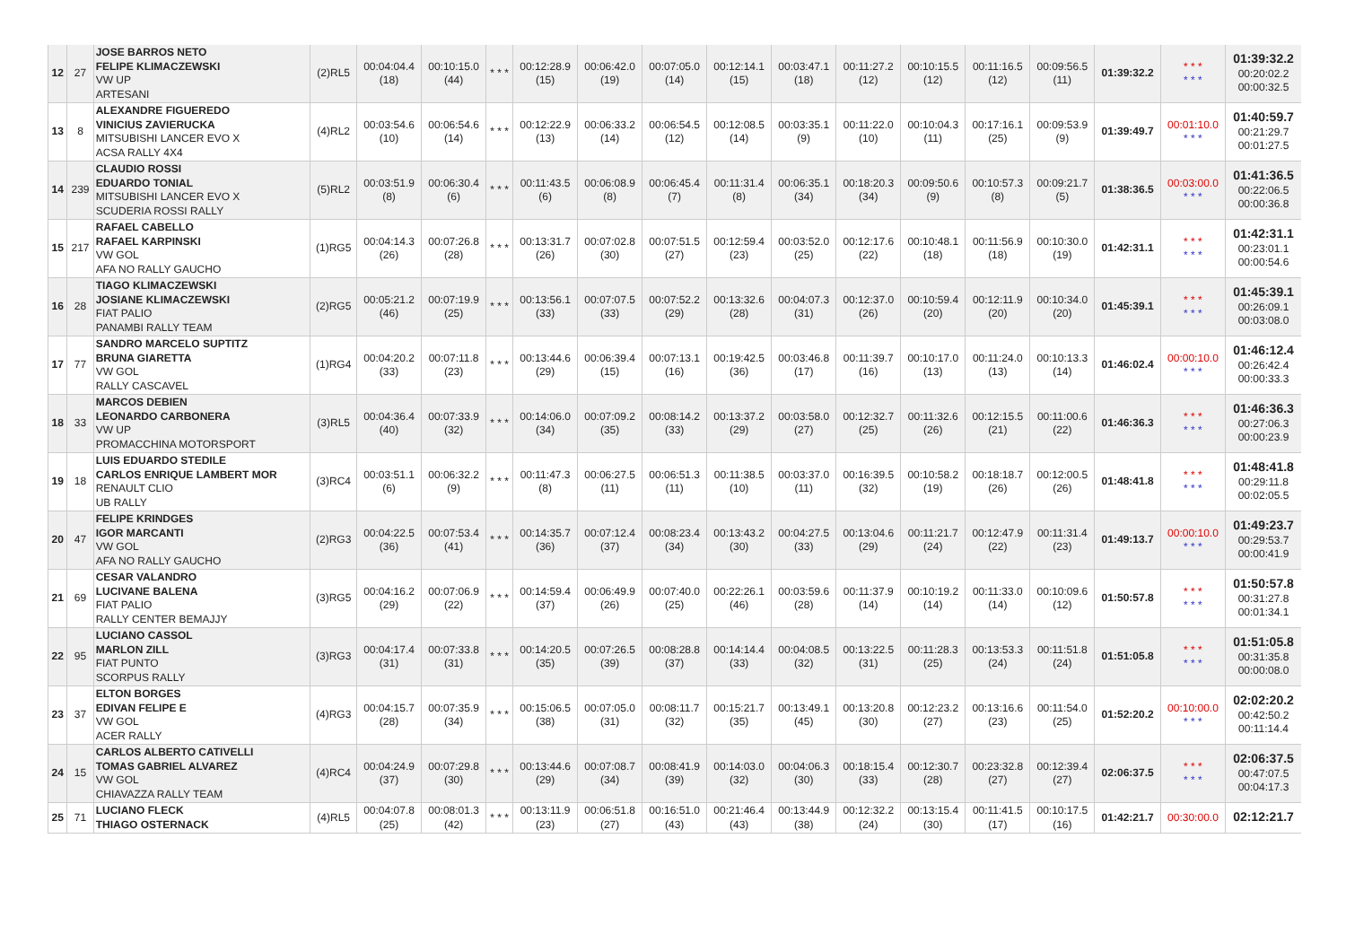| 12 | 27 | JOSE BARROS NETO FELIPE KLIMACZEWSKI VW UP ARTESANI | (2)RL5 | 00:04:04.4 (18) | 00:10:15.0 (44) | * * * | 00:12:28.9 (15) | 00:06:42.0 (19) | 00:07:05.0 (14) | 00:12:14.1 (15) | 00:03:47.1 (18) | 00:11:27.2 (12) | 00:10:15.5 (12) | 00:11:16.5 (12) | 00:09:56.5 (11) | 01:39:32.2 | * * * * * * | 01:39:32.2 00:20:02.2 00:00:32.5 |
| 13 | 8 | ALEXANDRE FIGUEREDO VINICIUS ZAVIERUCKA MITSUBISHI LANCER EVO X ACSA RALLY 4X4 | (4)RL2 | 00:03:54.6 (10) | 00:06:54.6 (14) | * * * | 00:12:22.9 (13) | 00:06:33.2 (14) | 00:06:54.5 (12) | 00:12:08.5 (14) | 00:03:35.1 (9) | 00:11:22.0 (10) | 00:10:04.3 (11) | 00:17:16.1 (25) | 00:09:53.9 (9) | 01:39:49.7 | 00:01:10.0 * * * | 01:40:59.7 00:21:29.7 00:01:27.5 |
| 14 | 239 | CLAUDIO ROSSI EDUARDO TONIAL MITSUBISHI LANCER EVO X SCUDERIA ROSSI RALLY | (5)RL2 | 00:03:51.9 (8) | 00:06:30.4 (6) | * * * | 00:11:43.5 (6) | 00:06:08.9 (8) | 00:06:45.4 (7) | 00:11:31.4 (8) | 00:06:35.1 (34) | 00:18:20.3 (34) | 00:09:50.6 (9) | 00:10:57.3 (8) | 00:09:21.7 (5) | 01:38:36.5 | 00:03:00.0 * * * | 01:41:36.5 00:22:06.5 00:00:36.8 |
| 15 | 217 | RAFAEL CABELLO RAFAEL KARPINSKI VW GOL AFA NO RALLY GAUCHO | (1)RG5 | 00:04:14.3 (26) | 00:07:26.8 (28) | * * * | 00:13:31.7 (26) | 00:07:02.8 (30) | 00:07:51.5 (27) | 00:12:59.4 (23) | 00:03:52.0 (25) | 00:12:17.6 (22) | 00:10:48.1 (18) | 00:11:56.9 (18) | 00:10:30.0 (19) | 01:42:31.1 | * * * * * * | 01:42:31.1 00:23:01.1 00:00:54.6 |
| 16 | 28 | TIAGO KLIMACZEWSKI JOSIANE KLIMACZEWSKI FIAT PALIO PANAMBI RALLY TEAM | (2)RG5 | 00:05:21.2 (46) | 00:07:19.9 (25) | * * * | 00:13:56.1 (33) | 00:07:07.5 (33) | 00:07:52.2 (29) | 00:13:32.6 (28) | 00:04:07.3 (31) | 00:12:37.0 (26) | 00:10:59.4 (20) | 00:12:11.9 (20) | 00:10:34.0 (20) | 01:45:39.1 | * * * * * * | 01:45:39.1 00:26:09.1 00:03:08.0 |
| 17 | 77 | SANDRO MARCELO SUPTITZ BRUNA GIARETTA VW GOL RALLY CASCAVEL | (1)RG4 | 00:04:20.2 (33) | 00:07:11.8 (23) | * * * | 00:13:44.6 (29) | 00:06:39.4 (15) | 00:07:13.1 (16) | 00:19:42.5 (36) | 00:03:46.8 (17) | 00:11:39.7 (16) | 00:10:17.0 (13) | 00:11:24.0 (13) | 00:10:13.3 (14) | 01:46:02.4 | 00:00:10.0 * * * | 01:46:12.4 00:26:42.4 00:00:33.3 |
| 18 | 33 | MARCOS DEBIEN LEONARDO CARBONERA VW UP PROMACCHINA MOTORSPORT | (3)RL5 | 00:04:36.4 (40) | 00:07:33.9 (32) | * * * | 00:14:06.0 (34) | 00:07:09.2 (35) | 00:08:14.2 (33) | 00:13:37.2 (29) | 00:03:58.0 (27) | 00:12:32.7 (25) | 00:11:32.6 (26) | 00:12:15.5 (21) | 00:11:00.6 (22) | 01:46:36.3 | * * * * * * | 01:46:36.3 00:27:06.3 00:00:23.9 |
| 19 | 18 | LUIS EDUARDO STEDILE CARLOS ENRIQUE LAMBERT MOR RENAULT CLIO UB RALLY | (3)RC4 | 00:03:51.1 (6) | 00:06:32.2 (9) | * * * | 00:11:47.3 (8) | 00:06:27.5 (11) | 00:06:51.3 (11) | 00:11:38.5 (10) | 00:03:37.0 (11) | 00:16:39.5 (32) | 00:10:58.2 (19) | 00:18:18.7 (26) | 00:12:00.5 (26) | 01:48:41.8 | * * * * * * | 01:48:41.8 00:29:11.8 00:02:05.5 |
| 20 | 47 | FELIPE KRINDGES IGOR MARCANTI VW GOL AFA NO RALLY GAUCHO | (2)RG3 | 00:04:22.5 (36) | 00:07:53.4 (41) | * * * | 00:14:35.7 (36) | 00:07:12.4 (37) | 00:08:23.4 (34) | 00:13:43.2 (30) | 00:04:27.5 (33) | 00:13:04.6 (29) | 00:11:21.7 (24) | 00:12:47.9 (22) | 00:11:31.4 (23) | 01:49:13.7 | 00:00:10.0 * * * | 01:49:23.7 00:29:53.7 00:00:41.9 |
| 21 | 69 | CESAR VALANDRO LUCIVANE BALENA FIAT PALIO RALLY CENTER BEMAJJY | (3)RG5 | 00:04:16.2 (29) | 00:07:06.9 (22) | * * * | 00:14:59.4 (37) | 00:06:49.9 (26) | 00:07:40.0 (25) | 00:22:26.1 (46) | 00:03:59.6 (28) | 00:11:37.9 (14) | 00:10:19.2 (14) | 00:11:33.0 (14) | 00:10:09.6 (12) | 01:50:57.8 | * * * * * * | 01:50:57.8 00:31:27.8 00:01:34.1 |
| 22 | 95 | LUCIANO CASSOL MARLON ZILL FIAT PUNTO SCORPUS RALLY | (3)RG3 | 00:04:17.4 (31) | 00:07:33.8 (31) | * * * | 00:14:20.5 (35) | 00:07:26.5 (39) | 00:08:28.8 (37) | 00:14:14.4 (33) | 00:04:08.5 (32) | 00:13:22.5 (31) | 00:11:28.3 (25) | 00:13:53.3 (24) | 00:11:51.8 (24) | 01:51:05.8 | * * * * * * | 01:51:05.8 00:31:35.8 00:00:08.0 |
| 23 | 37 | ELTON BORGES EDIVAN FELIPE E VW GOL ACER RALLY | (4)RG3 | 00:04:15.7 (28) | 00:07:35.9 (34) | * * * | 00:15:06.5 (38) | 00:07:05.0 (31) | 00:08:11.7 (32) | 00:15:21.7 (35) | 00:13:49.1 (45) | 00:13:20.8 (30) | 00:12:23.2 (27) | 00:13:16.6 (23) | 00:11:54.0 (25) | 01:52:20.2 | 00:10:00.0 * * * | 02:02:20.2 00:42:50.2 00:11:14.4 |
| 24 | 15 | CARLOS ALBERTO CATIVELLI TOMAS GABRIEL ALVAREZ VW GOL CHIAVAZZA RALLY TEAM | (4)RC4 | 00:04:24.9 (37) | 00:07:29.8 (30) | * * * | 00:13:44.6 (29) | 00:07:08.7 (34) | 00:08:41.9 (39) | 00:14:03.0 (32) | 00:04:06.3 (30) | 00:18:15.4 (33) | 00:12:30.7 (28) | 00:23:32.8 (27) | 00:12:39.4 (27) | 02:06:37.5 | * * * * * * | 02:06:37.5 00:47:07.5 00:04:17.3 |
| 25 | 71 | LUCIANO FLECK THIAGO OSTERNACK | (4)RL5 | 00:04:07.8 (25) | 00:08:01.3 (42) | * * * | 00:13:11.9 (23) | 00:06:51.8 (27) | 00:16:51.0 (43) | 00:21:46.4 (43) | 00:13:44.9 (38) | 00:12:32.2 (24) | 00:13:15.4 (30) | 00:11:41.5 (17) | 00:10:17.5 (16) | 01:42:21.7 | 00:30:00.0 | 02:12:21.7 |